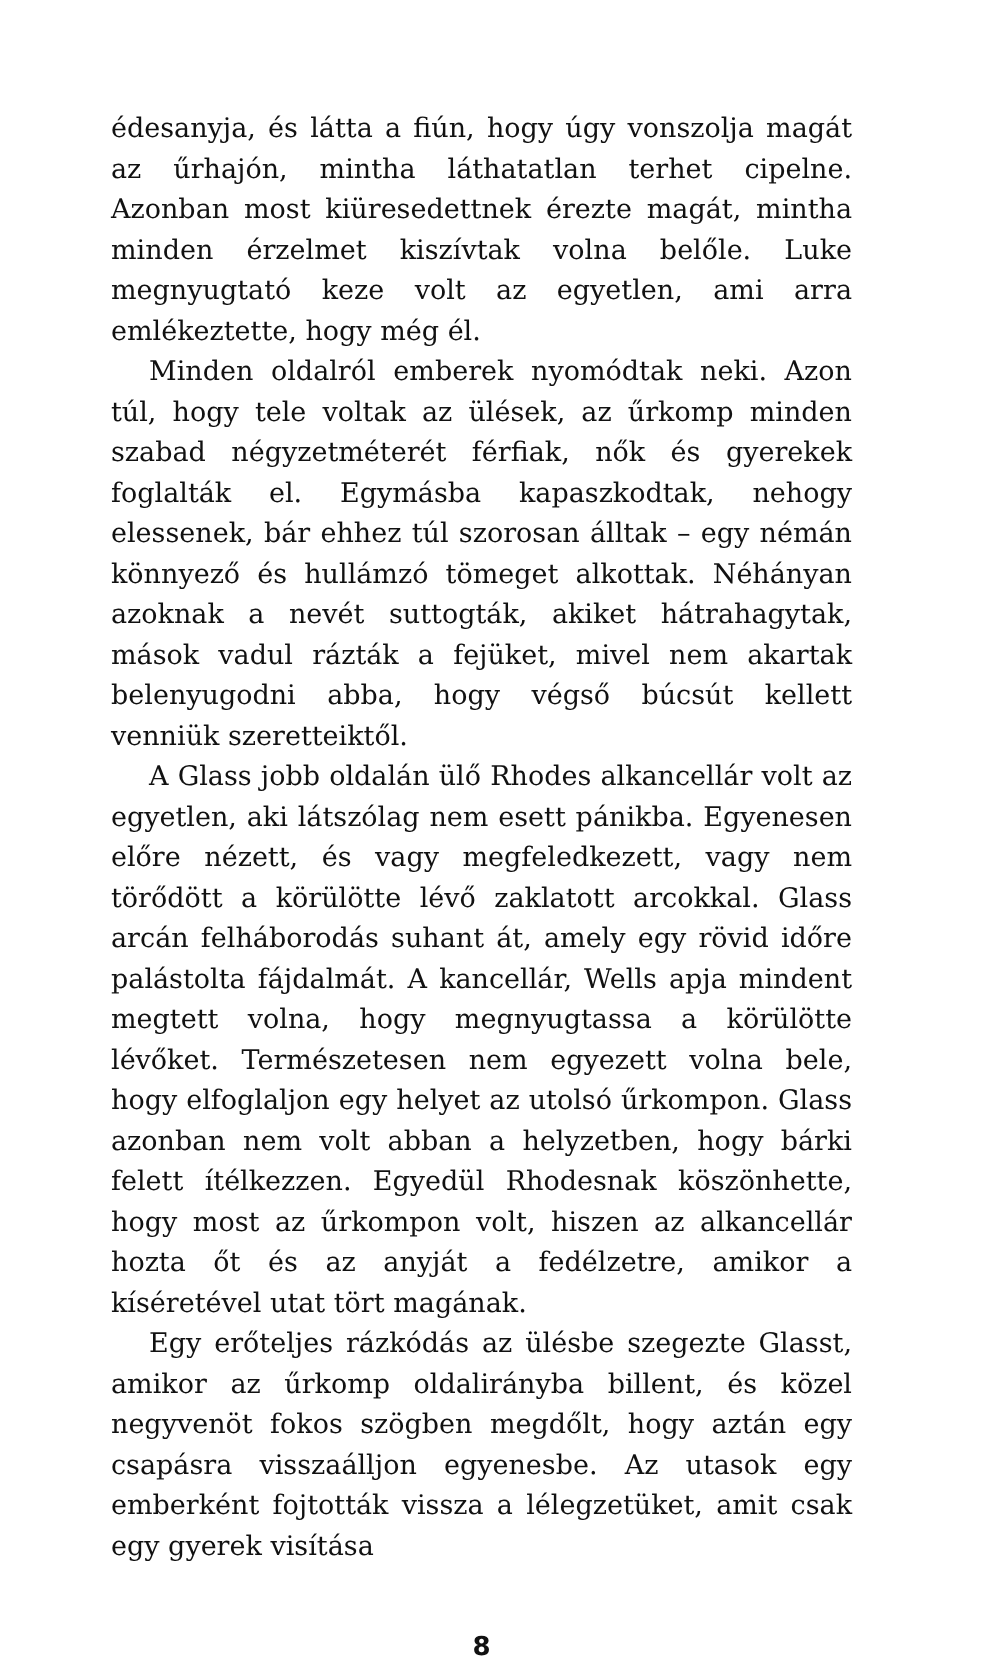édesanyja, és látta a fiún, hogy úgy vonszolja magát az űrhajón, mintha láthatatlan terhet cipelne. Azonban most kiüresedettnek érezte magát, mintha minden érzelmet kiszívtak volna belőle. Luke megnyugtató keze volt az egyetlen, ami arra emlékeztette, hogy még él.
Minden oldalról emberek nyomódtak neki. Azon túl, hogy tele voltak az ülések, az űrkomp minden szabad négyzetméterét férfiak, nők és gyerekek foglalták el. Egymásba kapaszkodtak, nehogy elessenek, bár ehhez túl szorosan álltak – egy némán könnyező és hullámzó tömeget alkottak. Néhányan azoknak a nevét suttogták, akiket hátrahagytak, mások vadul rázták a fejüket, mivel nem akartak belenyugodni abba, hogy végső búcsút kellett venniük szeretteiktől.
A Glass jobb oldalán ülő Rhodes alkancellár volt az egyetlen, aki látszólag nem esett pánikba. Egyenesen előre nézett, és vagy megfeledkezett, vagy nem törődött a körülötte lévő zaklatott arcokkal. Glass arcán felháborodás suhant át, amely egy rövid időre palástolta fájdalmát. A kancellár, Wells apja mindent megtett volna, hogy megnyugtassa a körülötte lévőket. Természetesen nem egyezett volna bele, hogy elfoglaljon egy helyet az utolsó űrkompon. Glass azonban nem volt abban a helyzetben, hogy bárki felett ítélkezzen. Egyedül Rhodesnak köszönhette, hogy most az űrkompon volt, hiszen az alkancellár hozta őt és az anyját a fedélzetre, amikor a kíséretével utat tört magának.
Egy erőteljes rázkódás az ülésbe szegezte Glasst, amikor az űrkomp oldalirányba billent, és közel negyvenöt fokos szögben megdőlt, hogy aztán egy csapásra visszaálljon egyenesbe. Az utasok egy emberként fojtották vissza a lélegzetüket, amit csak egy gyerek visítása
8